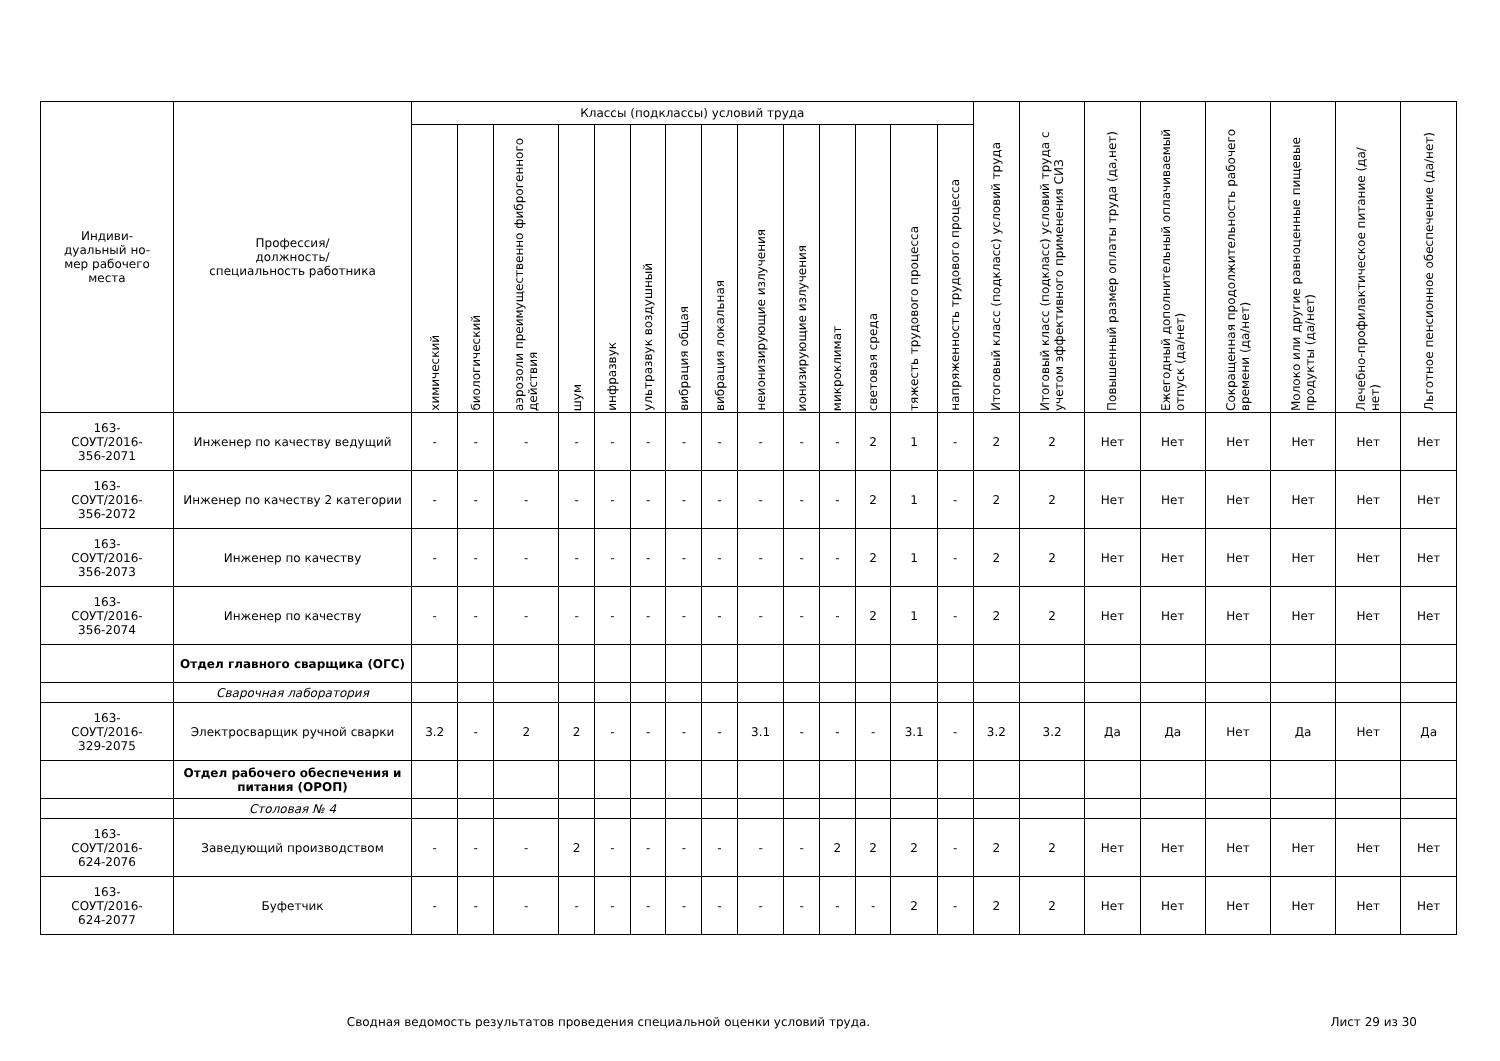| Индиви- дуальный но- мер рабочего места | Профессия/ должность/ специальность работника | Классы (подклассы) условий труда | | | | | | | | | | | | | | Итоговый класс (подкласс) условий труда | Итоговый класс (подкласс) условий труда с учетом эффективного применения СИЗ | Повышенный размер оплаты труда (да,нет) | Ежегодный дополнительный оплачиваемый отпуск (да/нет) | Сокращенная продолжительность рабочего времени (да/нет) | Молоко или другие равноценные пищевые продукты (да/нет) | Лечебно-профилактическое питание (да/нет) | Льготное пенсионное обеспечение (да/нет) |
| --- | --- | --- | --- | --- | --- | --- | --- | --- | --- | --- | --- | --- | --- | --- | --- | --- | --- | --- | --- | --- | --- | --- | --- |
| | | химический | биологический | аэрозоли преимущественно фиброгенного действия | шум | инфразвук | ультразвук воздушный | вибрация общая | вибрация локальная | неионизирующие излучения | ионизирующие излучения | микроклимат | световая среда | тяжесть трудового процесса | напряженность трудового процесса | | | | | | | | |
| 163- СОУТ/2016- 356-2071 | Инженер по качеству ведущий | - | - | - | - | - | - | - | - | - | - | - | 2 | 1 | - | 2 | 2 | Нет | Нет | Нет | Нет | Нет | Нет |
| 163- СОУТ/2016- 356-2072 | Инженер по качеству 2 категории | - | - | - | - | - | - | - | - | - | - | - | 2 | 1 | - | 2 | 2 | Нет | Нет | Нет | Нет | Нет | Нет |
| 163- СОУТ/2016- 356-2073 | Инженер по качеству | - | - | - | - | - | - | - | - | - | - | - | 2 | 1 | - | 2 | 2 | Нет | Нет | Нет | Нет | Нет | Нет |
| 163- СОУТ/2016- 356-2074 | Инженер по качеству | - | - | - | - | - | - | - | - | - | - | - | 2 | 1 | - | 2 | 2 | Нет | Нет | Нет | Нет | Нет | Нет |
| | Отдел главного сварщика (ОГС) | | | | | | | | | | | | | | | | | | | | | | |
| | Сварочная лаборатория | | | | | | | | | | | | | | | | | | | | | | |
| 163- СОУТ/2016- 329-2075 | Электросварщик ручной сварки | 3.2 | - | 2 | 2 | - | - | - | - | 3.1 | - | - | - | 3.1 | - | 3.2 | 3.2 | Да | Да | Нет | Да | Нет | Да |
| | Отдел рабочего обеспечения и питания (ОРОП) | | | | | | | | | | | | | | | | | | | | | | |
| | Столовая № 4 | | | | | | | | | | | | | | | | | | | | | | |
| 163- СОУТ/2016- 624-2076 | Заведующий производством | - | - | - | 2 | - | - | - | - | - | - | 2 | 2 | 2 | - | 2 | 2 | Нет | Нет | Нет | Нет | Нет | Нет |
| 163- СОУТ/2016- 624-2077 | Буфетчик | - | - | - | - | - | - | - | - | - | - | - | - | 2 | - | 2 | 2 | Нет | Нет | Нет | Нет | Нет | Нет |
Сводная ведомость результатов проведения специальной оценки условий труда.
Лист 29 из 30